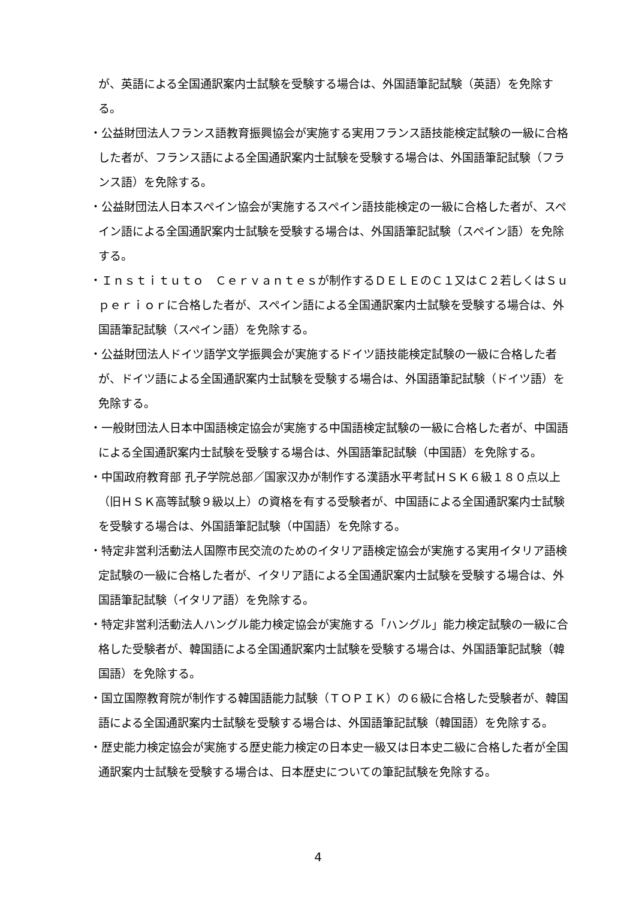が、英語による全国通訳案内士試験を受験する場合は、外国語筆記試験（英語）を免除する。
・公益財団法人フランス語教育振興協会が実施する実用フランス語技能検定試験の一級に合格した者が、フランス語による全国通訳案内士試験を受験する場合は、外国語筆記試験（フランス語）を免除する。
・公益財団法人日本スペイン協会が実施するスペイン語技能検定の一級に合格した者が、スペイン語による全国通訳案内士試験を受験する場合は、外国語筆記試験（スペイン語）を免除する。
・Ｉｎｓｔｉｔｕｔｏ　Ｃｅｒｖａｎｔｅｓが制作するＤＥＬＥのＣ１又はＣ２若しくはＳｕｐｅｒｉｏｒに合格した者が、スペイン語による全国通訳案内士試験を受験する場合は、外国語筆記試験（スペイン語）を免除する。
・公益財団法人ドイツ語学文学振興会が実施するドイツ語技能検定試験の一級に合格した者が、ドイツ語による全国通訳案内士試験を受験する場合は、外国語筆記試験（ドイツ語）を免除する。
・一般財団法人日本中国語検定協会が実施する中国語検定試験の一級に合格した者が、中国語による全国通訳案内士試験を受験する場合は、外国語筆記試験（中国語）を免除する。
・中国政府教育部 孔子学院总部／国家汉办が制作する漢語水平考試ＨＳＫ６級１８０点以上（旧ＨＳＫ高等試験９級以上）の資格を有する受験者が、中国語による全国通訳案内士試験を受験する場合は、外国語筆記試験（中国語）を免除する。
・特定非営利活動法人国際市民交流のためのイタリア語検定協会が実施する実用イタリア語検定試験の一級に合格した者が、イタリア語による全国通訳案内士試験を受験する場合は、外国語筆記試験（イタリア語）を免除する。
・特定非営利活動法人ハングル能力検定協会が実施する「ハングル」能力検定試験の一級に合格した受験者が、韓国語による全国通訳案内士試験を受験する場合は、外国語筆記試験（韓国語）を免除する。
・国立国際教育院が制作する韓国語能力試験（ＴＯＰＩＫ）の６級に合格した受験者が、韓国語による全国通訳案内士試験を受験する場合は、外国語筆記試験（韓国語）を免除する。
・歴史能力検定協会が実施する歴史能力検定の日本史一級又は日本史二級に合格した者が全国通訳案内士試験を受験する場合は、日本歴史についての筆記試験を免除する。
4